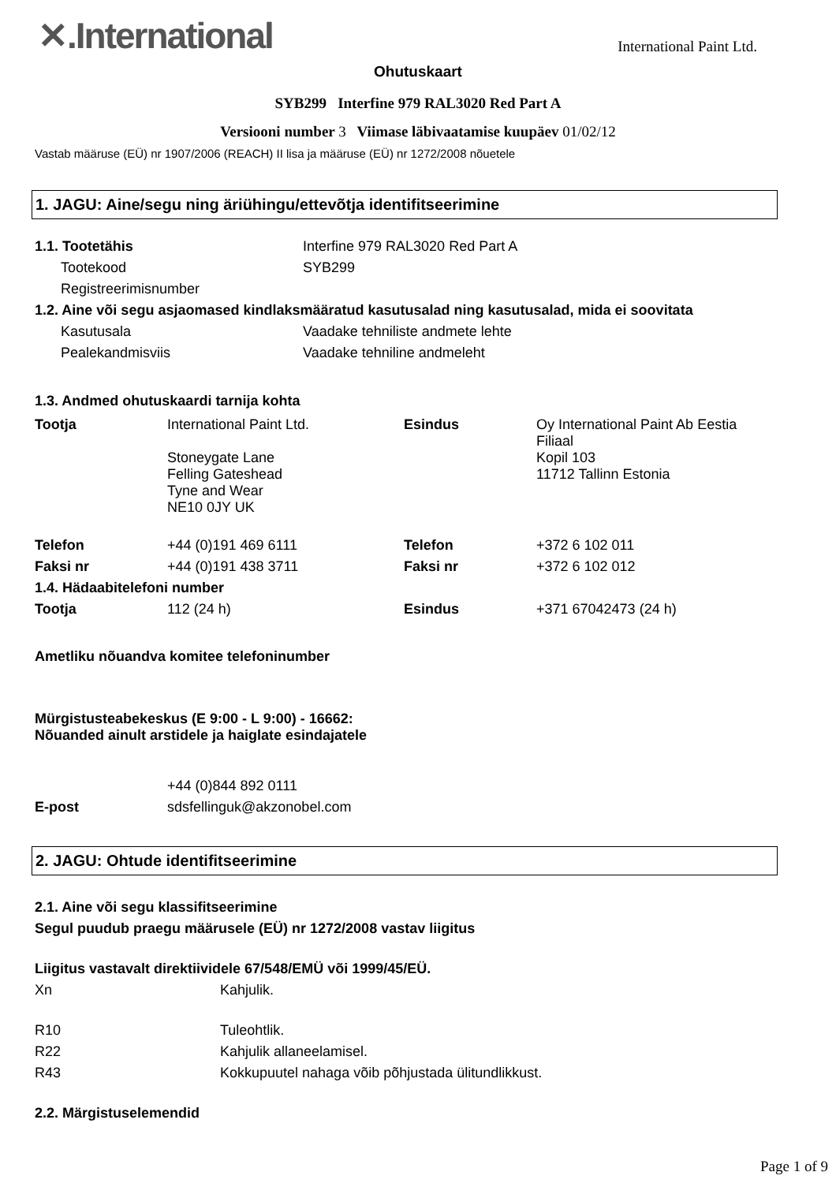✕.International
International Paint Ltd.
Ohutuskaart
SYB299 Interfine 979 RAL3020 Red Part A
Versiooni number 3 Viimase läbivaatamise kuupäev 01/02/12
Vastab määruse (EÜ) nr 1907/2006 (REACH) II lisa ja määruse (EÜ) nr 1272/2008 nõuetele
1. JAGU: Aine/segu ning äriühingu/ettevõtja identifitseerimine
1.1. Tootetähis Interfine 979 RAL3020 Red Part A
Tootekood SYB299
Registreerimisnumber
1.2. Aine või segu asjaomased kindlaksmääratud kasutusalad ning kasutusalad, mida ei soovitata
Kasutusala Vaadake tehniliste andmete lehte
Pealekandmisviis Vaadake tehniline andmeleht
1.3. Andmed ohutuskaardi tarnija kohta
| Tootja | International Paint Ltd. Stoneygate Lane Felling Gateshead Tyne and Wear NE10 0JY UK | Esindus | Oy International Paint Ab Eestia Filiaal Kopil 103 11712 Tallinn Estonia |
| Telefon | +44 (0)191 469 6111 | Telefon | +372 6 102 011 |
| Faksi nr | +44 (0)191 438 3711 | Faksi nr | +372 6 102 012 |
| 1.4. Hädaabitelefoni number | | | |
| Tootja | 112 (24 h) | Esindus | +371 67042473 (24 h) |
Ametliku nõuandva komitee telefoninumber
Mürgistusteabekeskus (E 9:00 - L 9:00) - 16662:
Nõuanded ainult arstidele ja haiglate esindajatele
| | +44 (0)844 892 0111 |
| E-post | sdsfellinguk@akzonobel.com |
2. JAGU: Ohtude identifitseerimine
2.1. Aine või segu klassifitseerimine
Segul puudub praegu määrusele (EÜ) nr 1272/2008 vastav liigitus
Liigitus vastavalt direktiividele 67/548/EMÜ või 1999/45/EÜ.
Xn Kahjulik.
R10 Tuleohtlik.
R22 Kahjulik allaneelamisel.
R43 Kokkupuutel nahaga võib põhjustada ülitundlikkust.
2.2. Märgistuselemendid
Page 1 of 9